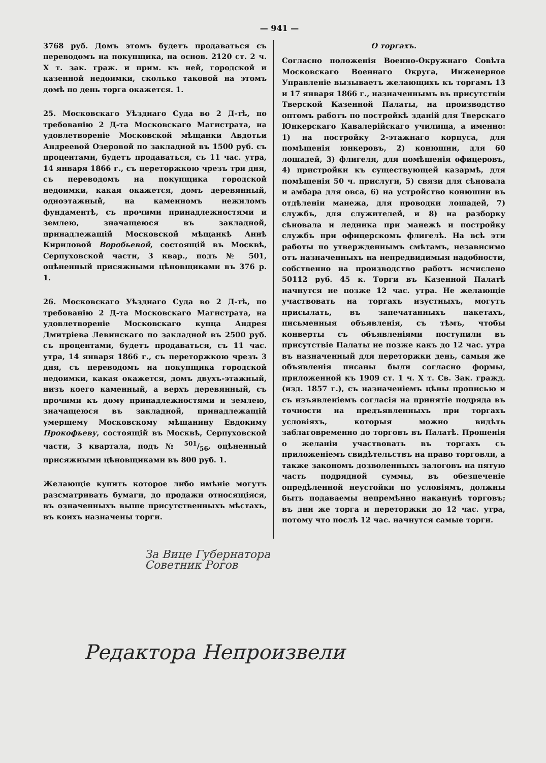— 941 —
3768 руб. Домъ этомъ будетъ продаваться съ переводомъ на покупщика, на основ. 2120 ст. 2 ч. X т. зак. граж. и прим. къ ней, городской и казенной недоимки, сколько таковой на этомъ домѣ по день торга окажется. 1.
25. Московскаго Уѣзднаго Суда во 2 Д-тѣ, по требованію 2 Д-та Московскаго Магистрата, на удовлетвореніе Московской мѣщанки Авдотьи Андреевой Озеровой по закладной въ 1500 руб. съ процентами, будетъ продаваться, съ 11 час. утра, 14 января 1866 г., съ переторжкою чрезъ три дня, съ переводомъ на покупщика городской недоимки, какая окажется, домъ деревянный, одноэтажный, на каменномъ нежиломъ фундаментѣ, съ прочими принадлежностями и землею, значащеюся въ закладной, принадлежащій Московской мѣщанкѣ Аннѣ Кириловой Воробьевой, состоящій въ Москвѣ, Серпуховской части, 3 квар., подъ № 501, оцѣненный присяжными цѣновщиками въ 376 р. 1.
26. Московскаго Уѣзднаго Суда во 2 Д-тѣ, по требованію 2 Д-та Московскаго Магистрата, на удовлетвореніе Московскаго купца Андрея Дмитріева Левинскаго по закладной въ 2500 руб. съ процентами, будетъ продаваться, съ 11 час. утра, 14 января 1866 г., съ переторжкою чрезъ 3 дня, съ переводомъ на покупщика городской недоимки, какая окажется, домъ двухъ-этажный, низъ коего каменный, а верхъ деревянный, съ прочими къ дому принадлежностями и землею, значащеюся въ закладной, принадлежащій умершему Московскому мѣщанину Евдокиму Прокофьеву, состоящій въ Москвѣ, Серпуховской части, 3 квартала, подъ № 501/56, оцѣненный присяжными цѣновщиками въ 800 руб. 1.
Желающіе купить которое либо имѣніе могутъ разсматривать бумаги, до продажи относящіяся, въ означенныхъ выше присутственныхъ мѣстахъ, въ коихъ назначены торги.
О торгахъ.
Согласно положенія Военно-Окружнаго Совѣта Московскаго Военнаго Округа, Инженерное Управленіе вызываетъ желающихъ къ торгамъ 13 и 17 января 1866 г., назначеннымъ въ присутствіи Тверской Казенной Палаты, на производство оптомъ работъ по постройкѣ зданій для Тверскаго Юнкерскаго Кавалерійскаго училища, а именно: 1) на постройку 2-этажнаго корпуса, для помѣщенія юнкеровъ, 2) конюшни, для 60 лошадей, 3) флигеля, для помѣщенія офицеровъ, 4) пристройки къ существующей казармѣ, для помѣщенія 50 ч. прислуги, 5) связи для сѣновала и амбара для овса, 6) на устройство конюшни въ отдѣленіи манежа, для проводки лошадей, 7) службъ, для служителей, и 8) на разборку сѣновала и ледника при манежѣ и постройку службъ при офицерскомъ флигелѣ. На всѣ эти работы по утвержденнымъ смѣтамъ, независимо отъ назначенныхъ на непредвидимыя надобности, собственно на производство работъ исчислено 50112 руб. 45 к. Торги въ Казенной Палатѣ начнутся не позже 12 час. утра. Не желающіе участвовать на торгахъ изустныхъ, могутъ присылать, въ запечатанныхъ пакетахъ, письменныя объявленія, съ тѣмъ, чтобы конверты съ объявленіями поступили въ присутствіе Палаты не позже какъ до 12 час. утра въ назначенный для переторжки день, самыя же объявленія писаны были согласно формы, приложенной къ 1909 ст. 1 ч. X т. Св. Зак. гражд. (изд. 1857 г.), съ назначеніемъ цѣны прописью и съ изъявленіемъ согласія на принятіе подряда въ точности на предъявленныхъ при торгахъ условіяхъ, которыя можно видѣть заблаговременно до торговъ въ Палатѣ. Прошенія о желаніи участвовать въ торгахъ съ приложеніемъ свидѣтельствъ на право торговли, а также закономъ дозволенныхъ залоговъ на пятую часть подрядной суммы, въ обезпеченіе опредѣленной неустойки по условіямъ, должны быть подаваемы непремѣнно наканунѣ торговъ; въ дни же торга и переторжки до 12 час. утра, потому что послѣ 12 час. начнутся самые торги.
За Вице Губернатора
Советник Рогов
Редактора Непроизвели